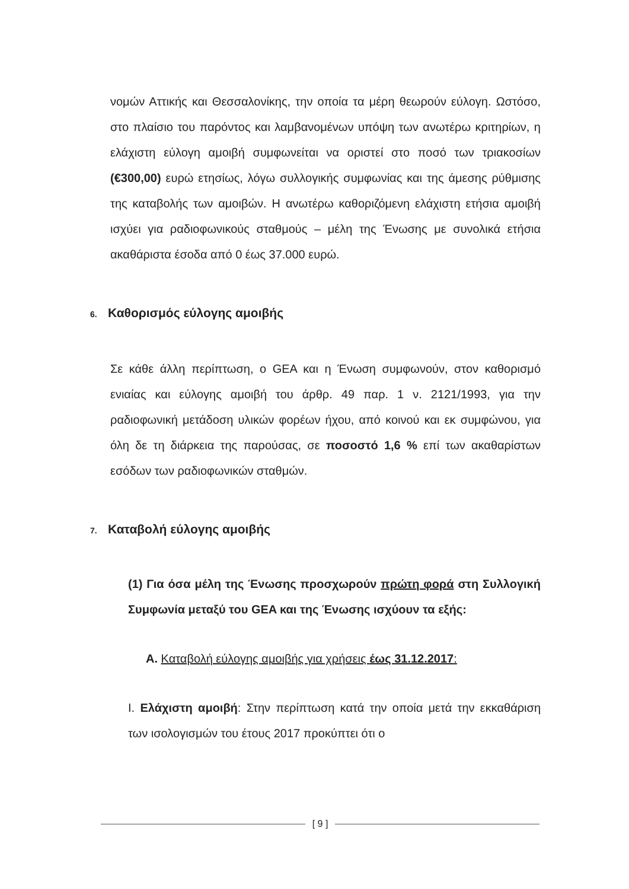νομών Αττικής και Θεσσαλονίκης, την οποία τα μέρη θεωρούν εύλογη. Ωστόσο, στο πλαίσιο του παρόντος και λαμβανομένων υπόψη των ανωτέρω κριτηρίων, η ελάχιστη εύλογη αμοιβή συμφωνείται να οριστεί στο ποσό των τριακοσίων (€300,00) ευρώ ετησίως, λόγω συλλογικής συμφωνίας και της άμεσης ρύθμισης της καταβολής των αμοιβών. Η ανωτέρω καθοριζόμενη ελάχιστη ετήσια αμοιβή ισχύει για ραδιοφωνικούς σταθμούς – μέλη της Ένωσης με συνολικά ετήσια ακαθάριστα έσοδα από 0 έως 37.000 ευρώ.
6. Καθορισμός εύλογης αμοιβής
Σε κάθε άλλη περίπτωση, ο GEA και η Ένωση συμφωνούν, στον καθορισμό ενιαίας και εύλογης αμοιβή του άρθρ. 49 παρ. 1 ν. 2121/1993, για την ραδιοφωνική μετάδοση υλικών φορέων ήχου, από κοινού και εκ συμφώνου, για όλη δε τη διάρκεια της παρούσας, σε ποσοστό 1,6 % επί των ακαθαρίστων εσόδων των ραδιοφωνικών σταθμών.
7. Καταβολή εύλογης αμοιβής
(1) Για όσα μέλη της Ένωσης προσχωρούν πρώτη φορά στη Συλλογική Συμφωνία μεταξύ του GEA και της Ένωσης ισχύουν τα εξής:
Α. Καταβολή εύλογης αμοιβής για χρήσεις έως 31.12.2017:
Ι. Ελάχιστη αμοιβή: Στην περίπτωση κατά την οποία μετά την εκκαθάριση των ισολογισμών του έτους 2017 προκύπτει ότι ο
[ 9 ]